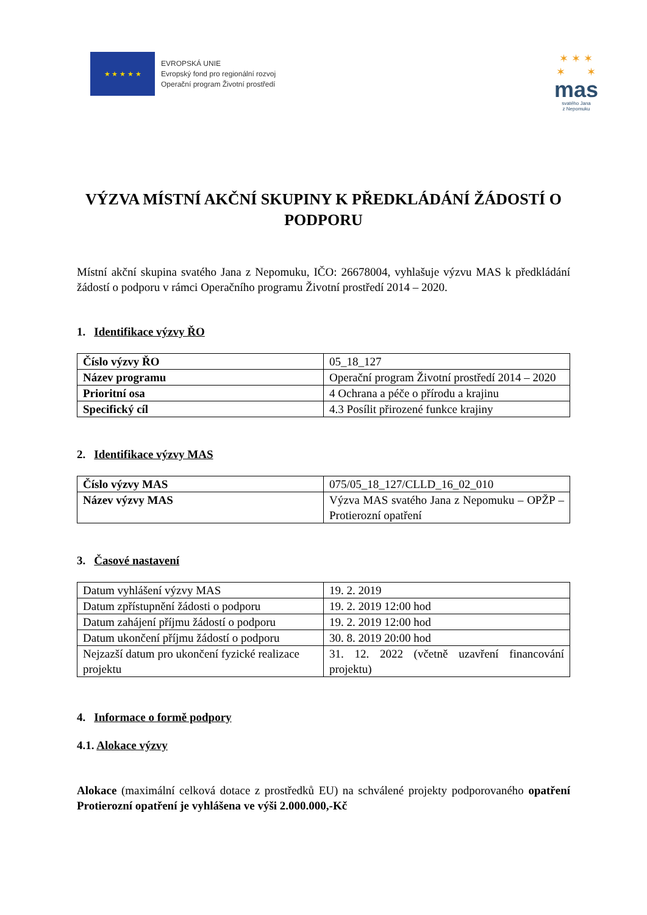★ ★ ★ ★ ★
EVROPSKÁ UNIE
Evropský fond pro regionální rozvoj
Operační program Životní prostředí
✶ ✶ ✶
✶ ✶
mas
svatého Jana
z Nepomuku
VÝZVA MÍSTNÍ AKČNÍ SKUPINY K PŘEDKLÁDÁNÍ ŽÁDOSTÍ O PODPORU
Místní akční skupina svatého Jana z Nepomuku, IČO: 26678004, vyhlašuje výzvu MAS k předkládání žádostí o podporu v rámci Operačního programu Životní prostředí 2014 – 2020.
1. Identifikace výzvy ŘO
| Číslo výzvy ŘO | 05_18_127 |
| Název programu | Operační program Životní prostředí 2014 – 2020 |
| Prioritní osa | 4 Ochrana a péče o přírodu a krajinu |
| Specifický cíl | 4.3 Posílit přirozené funkce krajiny |
2. Identifikace výzvy MAS
| Číslo výzvy MAS | 075/05_18_127/CLLD_16_02_010 |
| Název výzvy MAS | Výzva MAS svatého Jana z Nepomuku – OPŽP – Protierozní opatření |
3. Časové nastavení
| Datum vyhlášení výzvy MAS | 19. 2. 2019 |
| Datum zpřístupnění žádosti o podporu | 19. 2. 2019 12:00 hod |
| Datum zahájení příjmu žádostí o podporu | 19. 2. 2019 12:00 hod |
| Datum ukončení příjmu žádostí o podporu | 30. 8. 2019 20:00 hod |
| Nejzazší datum pro ukončení fyzické realizace projektu | 31. 12. 2022 (včetně uzavření financování projektu) |
4. Informace o formě podpory
4.1. Alokace výzvy
Alokace (maximální celková dotace z prostředků EU) na schválené projekty podporovaného opatření Protierozní opatření je vyhlášena ve výši 2.000.000,-Kč